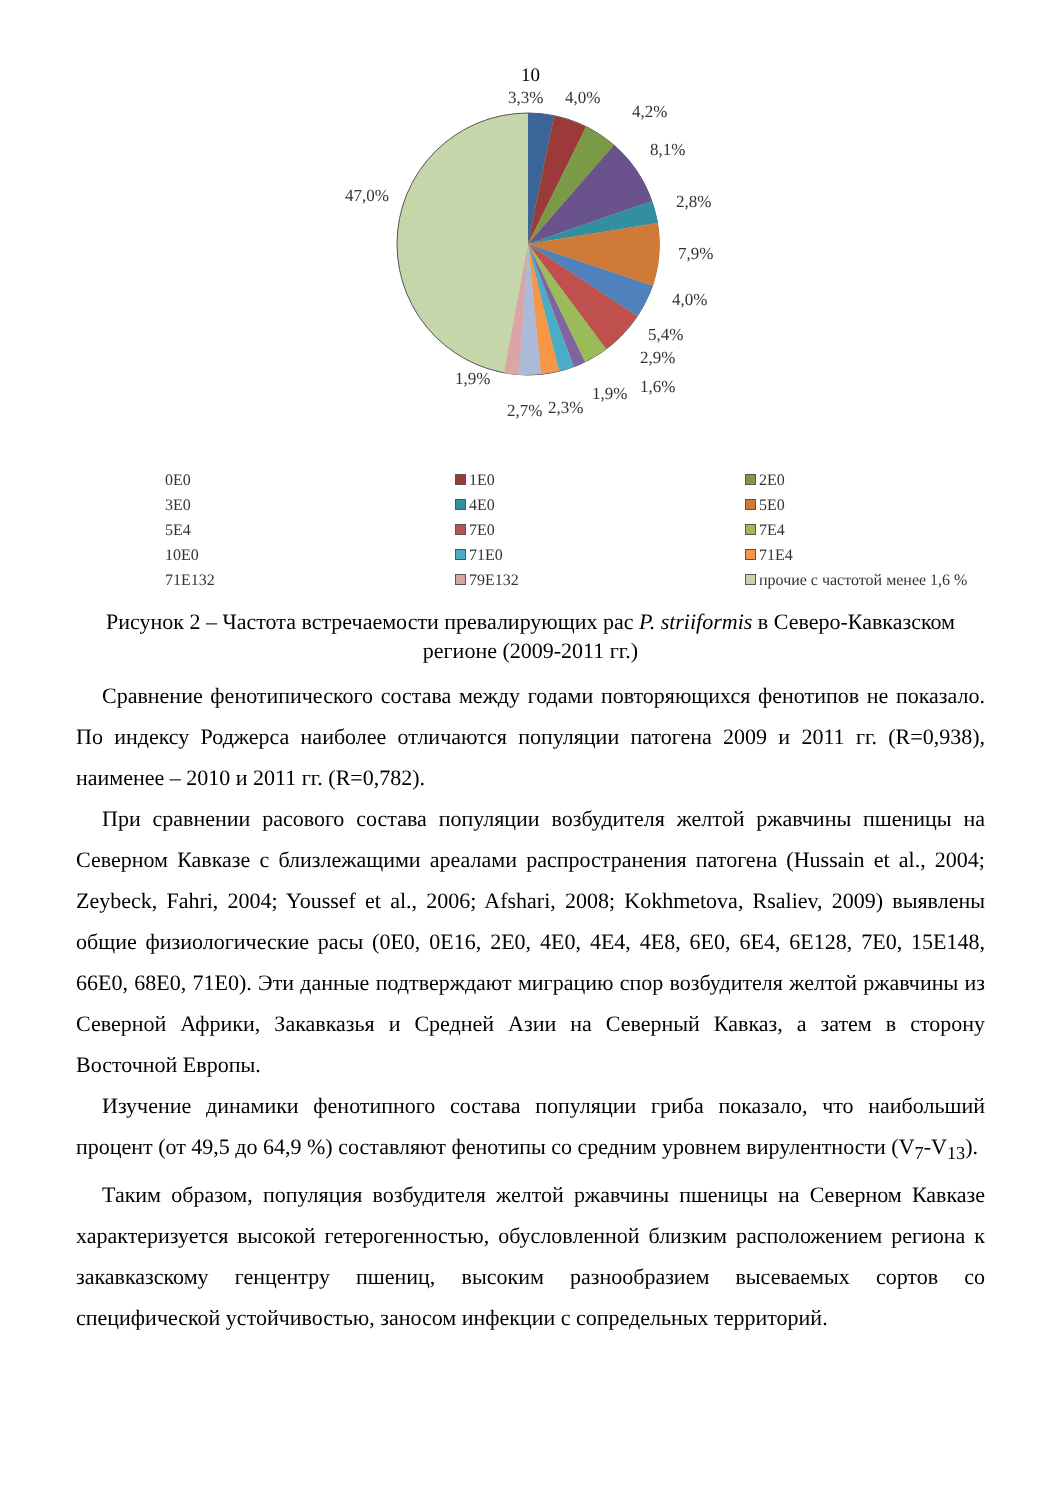10
3,3% 4,0%
4,2%
8,1%
2,8%
7,9%
4,0%
5,4%
2,9%
1,6% 1,9%
2,3% 2,7%
1,9%
47,0%
0E0
1E0
2E0
3E0
4E0
5E0
5E4
7E0
7E4
10E0
71E0
71E4
71E132
79E132
прочие с частотой менее 1,6 %
Рисунок 2 – Частота встречаемости превалирующих рас P. striiformis в Северо-Кавказском регионе (2009-2011 гг.)
Сравнение фенотипического состава между годами повторяющихся фенотипов не показало. По индексу Роджерса наиболее отличаются популяции патогена 2009 и 2011 гг. (R=0,938), наименее – 2010 и 2011 гг. (R=0,782).
При сравнении расового состава популяции возбудителя желтой ржавчины пшеницы на Северном Кавказе с близлежащими ареалами распространения патогена (Hussain et al., 2004; Zeybeck, Fahri, 2004; Youssef et al., 2006; Afshari, 2008; Kokhmetova, Rsaliev, 2009) выявлены общие физиологические расы (0E0, 0E16, 2E0, 4E0, 4E4, 4E8, 6E0, 6E4, 6E128, 7E0, 15E148, 66E0, 68E0, 71E0). Эти данные подтверждают миграцию спор возбудителя желтой ржавчины из Северной Африки, Закавказья и Средней Азии на Северный Кавказ, а затем в сторону Восточной Европы.
Изучение динамики фенотипного состава популяции гриба показало, что наибольший процент (от 49,5 до 64,9 %) составляют фенотипы со средним уровнем вирулентности (V<sub>7</sub>-V<sub>13</sub>).
Таким образом, популяция возбудителя желтой ржавчины пшеницы на Северном Кавказе характеризуется высокой гетерогенностью, обусловленной близким расположением региона к закавказскому генцентру пшениц, высоким разнообразием высеваемых сортов со специфической устойчивостью, заносом инфекции с сопредельных территорий.